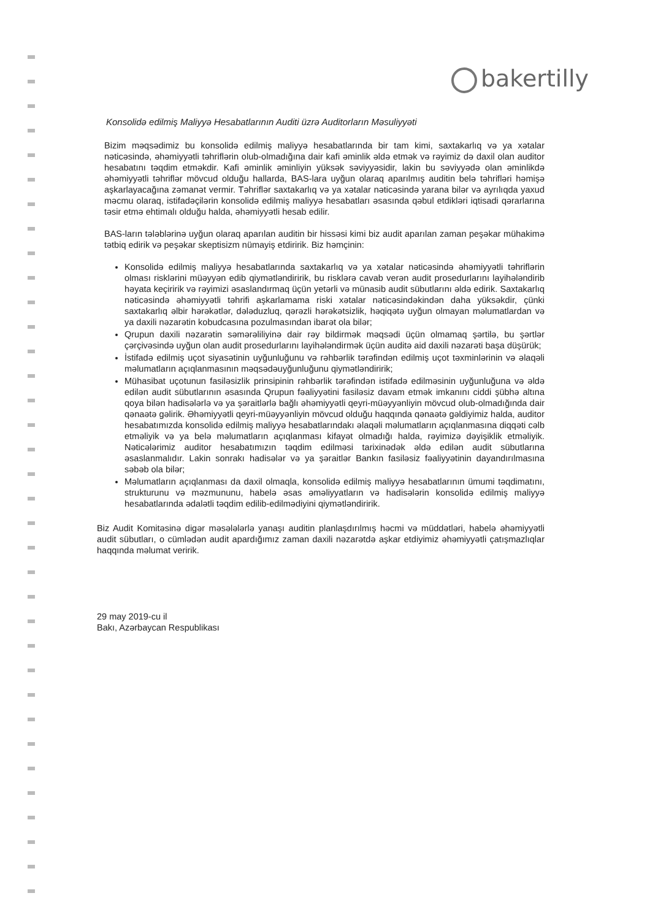bakertilly
Konsolidə edilmiş Maliyyə Hesabatlarının Auditi üzrə Auditorların Məsuliyyəti
Bizim məqsədimiz bu konsolidə edilmiş maliyyə hesabatlarında bir tam kimi, saxtakarlıq və ya xətalar nəticəsində, əhəmiyyətli təhriflərin olub-olmadığına dair kafi əminlik əldə etmək və rəyimiz də daxil olan auditor hesabatını təqdim etməkdir. Kafi əminlik əminliyin yüksək səviyyəsidir, lakin bu səviyyədə olan əminlikdə əhəmiyyətli təhriflər mövcud olduğu hallarda, BAS-lara uyğun olaraq aparılmış auditin belə təhrifləri həmişə aşkarlayacağına zəmanət vermir. Təhriflər saxtakarlıq və ya xətalar nəticəsində yarana bilər və ayrılıqda yaxud məcmu olaraq, istifadəçilərin konsolidə edilmiş maliyyə hesabatları əsasında qəbul etdikləri iqtisadi qərarlarına təsir etmə ehtimalı olduğu halda, əhəmiyyətli hesab edilir.
BAS-ların tələblərinə uyğun olaraq aparılan auditin bir hissəsi kimi biz audit aparılan zaman peşəkar mühakimə tətbiq edirik və peşəkar skeptisizm nümayiş etdiririk. Biz həmçinin:
Konsolidə edilmiş maliyyə hesabatlarında saxtakarlıq və ya xətalar nəticəsində əhəmiyyətli təhriflərin olması risklərini müəyyən edib qiymətləndiririk, bu risklərə cavab verən audit prosedurlarını layihələndirib həyata keçiririk və rəyimizi əsaslandırmaq üçün yetərli və münasib audit sübutlarını əldə edirik. Saxtakarlıq nəticəsində əhəmiyyətli təhrifi aşkarlamama riski xətalar nəticəsindəkindən daha yüksəkdir, çünki saxtakarlıq əlbir hərəkətlər, dələduzluq, qərəzli hərəkətsizlik, həqiqətə uyğun olmayan məlumatlardan və ya daxili nəzarətin kobudcasına pozulmasından ibarət ola bilər;
Qrupun daxili nəzarətin səmərəliliyinə dair rəy bildirmək məqsədi üçün olmamaq şərtilə, bu şərtlər çərçivəsində uyğun olan audit prosedurlarını layihələndirmək üçün auditə aid daxili nəzarəti başa düşürük;
İstifadə edilmiş uçot siyasətinin uyğunluğunu və rəhbərlik tərəfindən edilmiş uçot təxminlərinin və əlaqəli məlumatların açıqlanmasının məqsədəuyğunluğunu qiymətləndiririk;
Mühasibat uçotunun fasiləsizlik prinsipinin rəhbərlik tərəfindən istifadə edilməsinin uyğunluğuna və əldə edilən audit sübutlarının əsasında Qrupun fəaliyyətini fasiləsiz davam etmək imkanını ciddi şübhə altına qoya bilən hadisələrlə və ya şəraitlərlə bağlı əhəmiyyətli qeyri-müəyyənliyin mövcud olub-olmadığında dair qənaətə gəlirik. Əhəmiyyətli qeyri-müəyyənliyin mövcud olduğu haqqında qənaətə gəldiyimiz halda, auditor hesabatımızda konsolidə edilmiş maliyyə hesabatlarındakı əlaqəli məlumatların açıqlanmasına diqqəti cəlb etməliyik və ya belə məlumatların açıqlanması kifayət olmadığı halda, rəyimizə dəyişiklik etməliyik. Nəticələrimiz auditor hesabatımızın təqdim edilməsi tarixinədək əldə edilən audit sübutlarına əsaslanmalıdır. Lakin sonrakı hadisələr və ya şəraitlər Bankın fasiləsiz fəaliyyətinin dayandırılmasına səbəb ola bilər;
Məlumatların açıqlanması da daxil olmaqla, konsolidə edilmiş maliyyə hesabatlarının ümumi təqdimatını, strukturunu və məzmununu, habelə əsas əməliyyatların və hadisələrin konsolidə edilmiş maliyyə hesabatlarında ədalətli təqdim edilib-edilmədiyini qiymətləndiririk.
Biz Audit Komitəsinə digər məsələlərlə yanaşı auditin planlaşdırılmış həcmi və müddətləri, habelə əhəmiyyətli audit sübutları, o cümlədən audit apardığımız zaman daxili nəzarətdə aşkar etdiyimiz əhəmiyyətli çatışmazlıqlar haqqında məlumat veririk.
29 may 2019-cu il
Bakı, Azərbaycan Respublikası